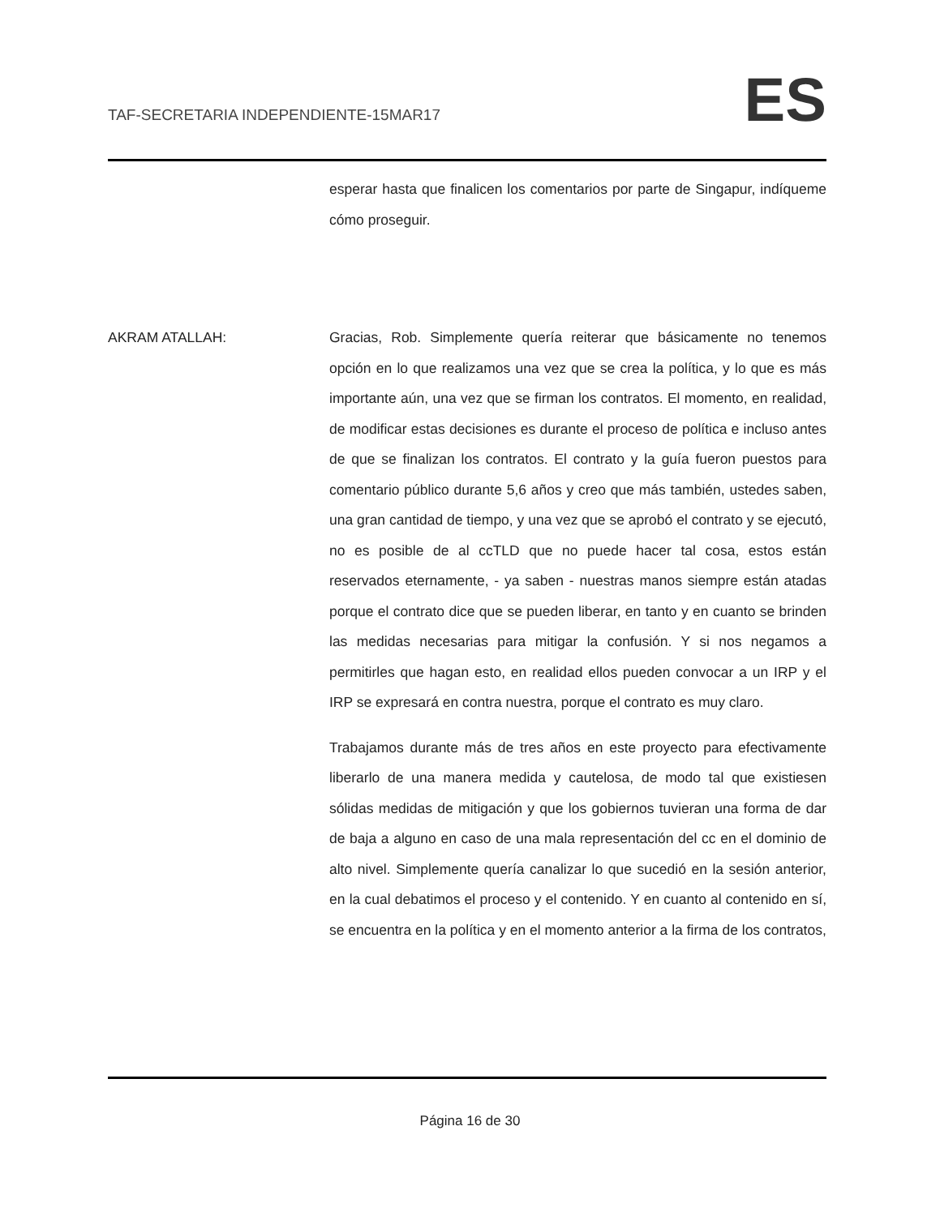TAF-SECRETARIA INDEPENDIENTE-15MAR17
ES
esperar hasta que finalicen los comentarios por parte de Singapur, indíqueme cómo proseguir.
AKRAM ATALLAH: Gracias, Rob. Simplemente quería reiterar que básicamente no tenemos opción en lo que realizamos una vez que se crea la política, y lo que es más importante aún, una vez que se firman los contratos. El momento, en realidad, de modificar estas decisiones es durante el proceso de política e incluso antes de que se finalizan los contratos. El contrato y la guía fueron puestos para comentario público durante 5,6 años y creo que más también, ustedes saben, una gran cantidad de tiempo, y una vez que se aprobó el contrato y se ejecutó, no es posible de al ccTLD que no puede hacer tal cosa, estos están reservados eternamente, - ya saben - nuestras manos siempre están atadas porque el contrato dice que se pueden liberar, en tanto y en cuanto se brinden las medidas necesarias para mitigar la confusión. Y si nos negamos a permitirles que hagan esto, en realidad ellos pueden convocar a un IRP y el IRP se expresará en contra nuestra, porque el contrato es muy claro.
Trabajamos durante más de tres años en este proyecto para efectivamente liberarlo de una manera medida y cautelosa, de modo tal que existiesen sólidas medidas de mitigación y que los gobiernos tuvieran una forma de dar de baja a alguno en caso de una mala representación del cc en el dominio de alto nivel. Simplemente quería canalizar lo que sucedió en la sesión anterior, en la cual debatimos el proceso y el contenido. Y en cuanto al contenido en sí, se encuentra en la política y en el momento anterior a la firma de los contratos,
Página 16 de 30